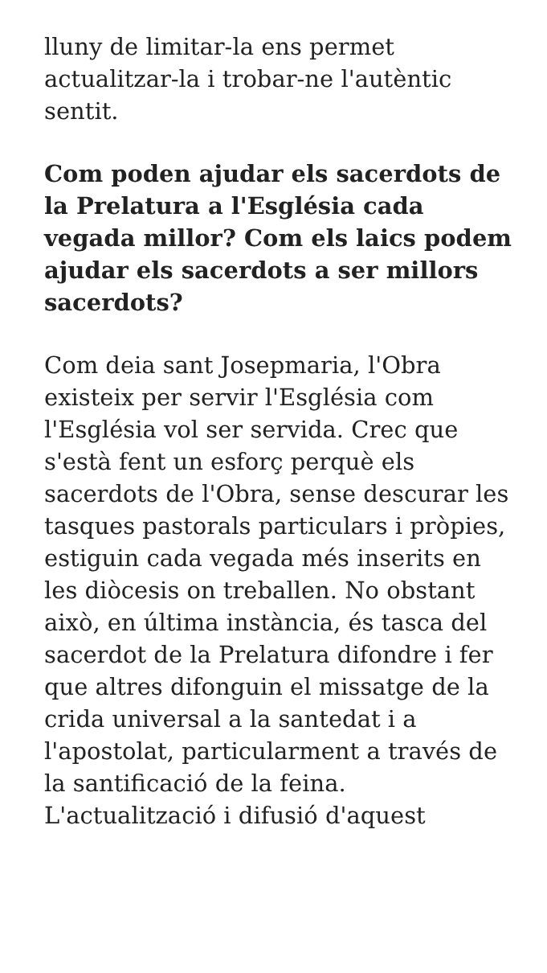lluny de limitar-la ens permet actualitzar-la i trobar-ne l'autèntic sentit.
Com poden ajudar els sacerdots de la Prelatura a l'Església cada vegada millor? Com els laics podem ajudar els sacerdots a ser millors sacerdots?
Com deia sant Josepmaria, l'Obra existeix per servir l'Església com l'Església vol ser servida. Crec que s'està fent un esforç perquè els sacerdots de l'Obra, sense descurar les tasques pastorals particulars i pròpies, estiguin cada vegada més inserits en les diòcesis on treballen. No obstant això, en última instància, és tasca del sacerdot de la Prelatura difondre i fer que altres difonguin el missatge de la crida universal a la santedat i a l'apostolat, particularment a través de la santificació de la feina. L'actualització i difusió d'aquest